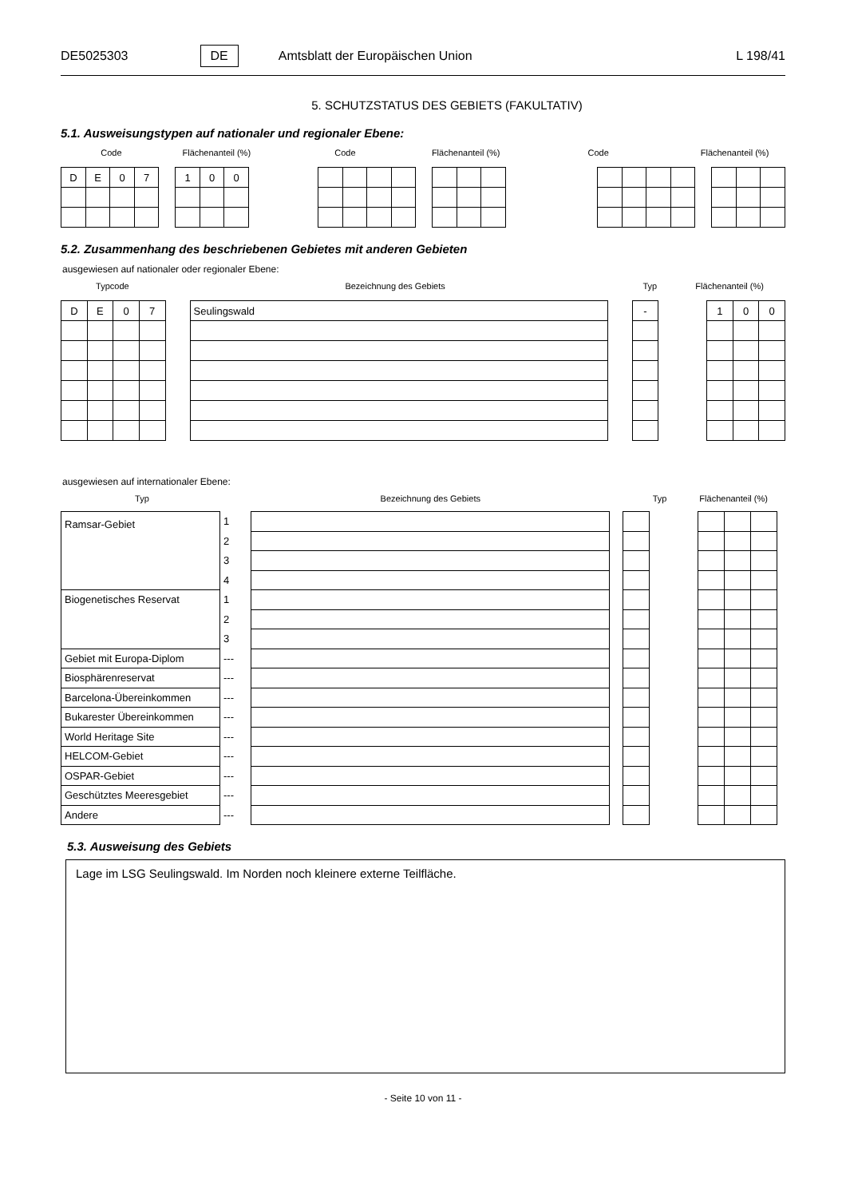DE5025303 DE Amtsblatt der Europäischen Union L 198/41
5. SCHUTZSTATUS DES GEBIETS (FAKULTATIV)
5.1. Ausweisungstypen auf nationaler und regionaler Ebene:
Code Flächenanteil (%) Code Flächenanteil (%) Code Flächenanteil (%)
| D | E | 0 | 7 |
| 1 | 0 | 0 |
5.2. Zusammenhang des beschriebenen Gebietes mit anderen Gebieten
ausgewiesen auf nationaler oder regionaler Ebene:
Typcode Bezeichnung des Gebiets Typ Flächenanteil (%)
| D | E | 0 | 7 |
| Seulingswald |
| - |
| 1 | 0 | 0 |
ausgewiesen auf internationaler Ebene:
Typ Bezeichnung des Gebiets Typ Flächenanteil (%)
| Ramsar-Gebiet | 1 | |
| | 2 | |
| | 3 | |
| | 4 | |
| Biogenetisches Reservat | 1 | |
| | 2 | |
| | 3 | |
| Gebiet mit Europa-Diplom | --- | |
| Biosphärenreservat | --- | |
| Barcelona-Übereinkommen | --- | |
| Bukarester Übereinkommen | --- | |
| World Heritage Site | --- | |
| HELCOM-Gebiet | --- | |
| OSPAR-Gebiet | --- | |
| Geschütztes Meeresgebiet | --- | |
| Andere | --- | |
5.3. Ausweisung des Gebiets
Lage im LSG Seulingswald. Im Norden noch kleinere externe Teilfläche.
- Seite 10 von 11 -